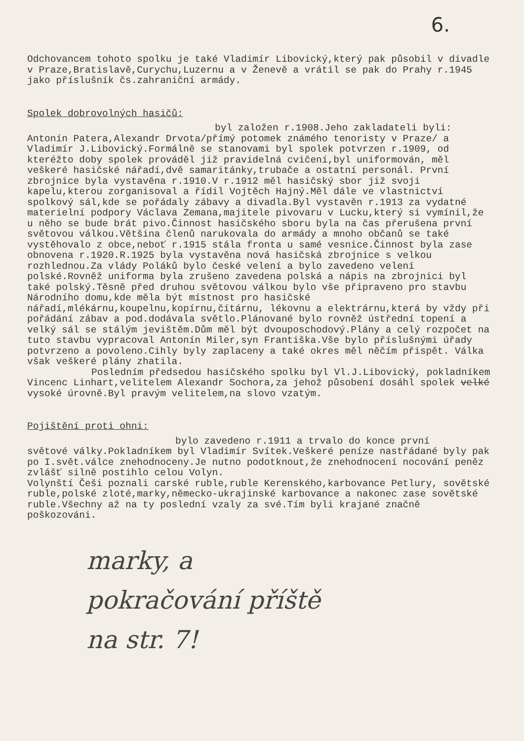6.
Odchovancem tohoto spolku je také Vladimír Libovický,který pak působil v divadle v Praze,Bratislavě,Curychu,Luzernu a v Ženevě a vrátil se pak do Prahy r.1945 jako příslušník čs.zahraniční armády.
Spolek dobrovolných hasičů:
byl založen r.1908.Jeho zakladateli byli:
Antonín Patera,Alexandr Drvota/přímý potomek známého tenoristy v Praze/ a Vladimír J.Libovický.Formálně se stanovami byl spolek potvrzen r.1909, od kteréžto doby spolek prováděl již pravidelná cvičení,byl uniformován, měl veškeré hasičské nářadí,dvě samaritánky,trubače a ostatní personál. První zbrojnice byla vystavěna r.1910.V r.1912 měl hasičský sbor již svoji kapelu,kterou zorganisoval a řídil Vojtěch Hajný.Měl dále ve vlastnictví spolkový sál,kde se pořádaly zábavy a divadla.Byl vystavěn r.1913 za vydatné materielní podpory Václava Zemana,majitele pivovaru v Lucku,který si vymínil,že u něho se bude brát pivo.Činnost hasičského sboru byla na čas přerušena první světovou válkou.Většina členů narukovala do armády a mnoho občanů se také vystěhovalo z obce,neboť r.1915 stála fronta u samé vesnice.Činnost byla zase obnovena r.1920.R.1925 byla vystavěna nová hasičská zbrojnice s velkou rozhlednou.Za vlády Poláků bylo české velení a bylo zavedeno velení polské.Rovněž uniforma byla zrušeno zavedena polská a nápis na zbrojnici byl také polský.Těsně před druhou světovou válkou bylo vše připraveno pro stavbu Národního domu,kde měla být místnost pro hasičské nářadí,mlékárnu,koupelnu,kopírnu,čítárnu, lékovnu a elektrárnu,která by vždy při pořádání zábav a pod.dodávala světlo.Plánované bylo rovněž ústřední topení a velký sál se stálým jevištěm.Dům měl být dvouposchodový.Plány a celý rozpočet na tuto stavbu vypracoval Antonín Miler,syn Františka.Vše bylo příslušnými úřady potvrzeno a povoleno.Cihly byly zaplaceny a také okres měl něčím přispět. Válka však veškeré plány zhatila.
Posledním předsedou hasičského spolku byl Vl.J.Libovický, pokladníkem Vincenc Linhart,velitelem Alexandr Sochora,za jehož působení dosáhl spolek velké vysoké úrovně.Byl pravým velitelem,na slovo vzatým.
Pojištění proti ohni:
bylo zavedeno r.1911 a trvalo do konce první
světové války.Pokladníkem byl Vladimír Svítek.Veškeré peníze nastřádané byly pak po I.svět.válce znehodnoceny.Je nutno podotknout,že znehodnocení nocování peněz zvlášť silně postihlo celou Volyn.
Volynští Češi poznali carské ruble,ruble Kerenského,karbovance Petlury, sovětské ruble,polské zloté,marky,německo-ukrajinské karbovance a nakonec zase sovětské ruble.Všechny až na ty poslední vzaly za své.Tím byli krajané značně poškozováni.
marky, a
pokračování příště
na str. 7!